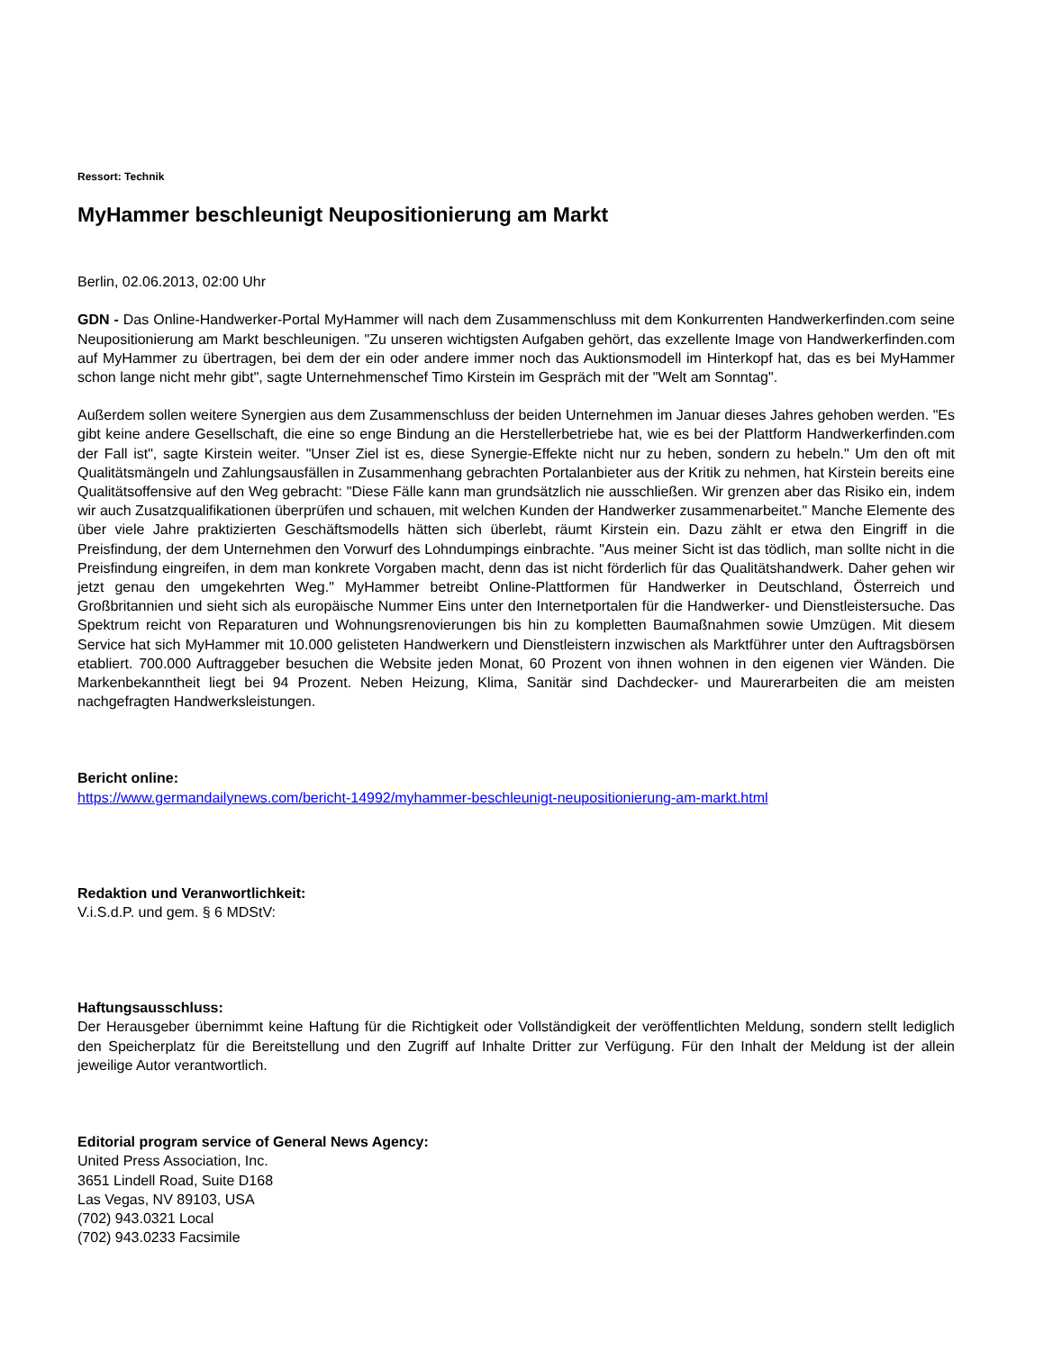Ressort: Technik
MyHammer beschleunigt Neupositionierung am Markt
Berlin, 02.06.2013, 02:00 Uhr
GDN - Das Online-Handwerker-Portal MyHammer will nach dem Zusammenschluss mit dem Konkurrenten Handwerkerfinden.com seine Neupositionierung am Markt beschleunigen. "Zu unseren wichtigsten Aufgaben gehört, das exzellente Image von Handwerkerfinden.com auf MyHammer zu übertragen, bei dem der ein oder andere immer noch das Auktionsmodell im Hinterkopf hat, das es bei MyHammer schon lange nicht mehr gibt", sagte Unternehmenschef Timo Kirstein im Gespräch mit der "Welt am Sonntag".
Außerdem sollen weitere Synergien aus dem Zusammenschluss der beiden Unternehmen im Januar dieses Jahres gehoben werden. "Es gibt keine andere Gesellschaft, die eine so enge Bindung an die Herstellerbetriebe hat, wie es bei der Plattform Handwerkerfinden.com der Fall ist", sagte Kirstein weiter. "Unser Ziel ist es, diese Synergie-Effekte nicht nur zu heben, sondern zu hebeln." Um den oft mit Qualitätsmängeln und Zahlungsausfällen in Zusammenhang gebrachten Portalanbieter aus der Kritik zu nehmen, hat Kirstein bereits eine Qualitätsoffensive auf den Weg gebracht: "Diese Fälle kann man grundsätzlich nie ausschließen. Wir grenzen aber das Risiko ein, indem wir auch Zusatzqualifikationen überprüfen und schauen, mit welchen Kunden der Handwerker zusammenarbeitet." Manche Elemente des über viele Jahre praktizierten Geschäftsmodells hätten sich überlebt, räumt Kirstein ein. Dazu zählt er etwa den Eingriff in die Preisfindung, der dem Unternehmen den Vorwurf des Lohndumpings einbrachte. "Aus meiner Sicht ist das tödlich, man sollte nicht in die Preisfindung eingreifen, in dem man konkrete Vorgaben macht, denn das ist nicht förderlich für das Qualitätshandwerk. Daher gehen wir jetzt genau den umgekehrten Weg." MyHammer betreibt Online-Plattformen für Handwerker in Deutschland, Österreich und Großbritannien und sieht sich als europäische Nummer Eins unter den Internetportalen für die Handwerker- und Dienstleistersuche. Das Spektrum reicht von Reparaturen und Wohnungsrenovierungen bis hin zu kompletten Baumaßnahmen sowie Umzügen. Mit diesem Service hat sich MyHammer mit 10.000 gelisteten Handwerkern und Dienstleistern inzwischen als Marktführer unter den Auftragsbörsen etabliert. 700.000 Auftraggeber besuchen die Website jeden Monat, 60 Prozent von ihnen wohnen in den eigenen vier Wänden. Die Markenbekanntheit liegt bei 94 Prozent. Neben Heizung, Klima, Sanitär sind Dachdecker- und Maurerarbeiten die am meisten nachgefragten Handwerksleistungen.
Bericht online:
https://www.germandailynews.com/bericht-14992/myhammer-beschleunigt-neupositionierung-am-markt.html
Redaktion und Veranwortlichkeit:
V.i.S.d.P. und gem. § 6 MDStV:
Haftungsausschluss:
Der Herausgeber übernimmt keine Haftung für die Richtigkeit oder Vollständigkeit der veröffentlichten Meldung, sondern stellt lediglich den Speicherplatz für die Bereitstellung und den Zugriff auf Inhalte Dritter zur Verfügung. Für den Inhalt der Meldung ist der allein jeweilige Autor verantwortlich.
Editorial program service of General News Agency:
United Press Association, Inc.
3651 Lindell Road, Suite D168
Las Vegas, NV 89103, USA
(702) 943.0321 Local
(702) 943.0233 Facsimile